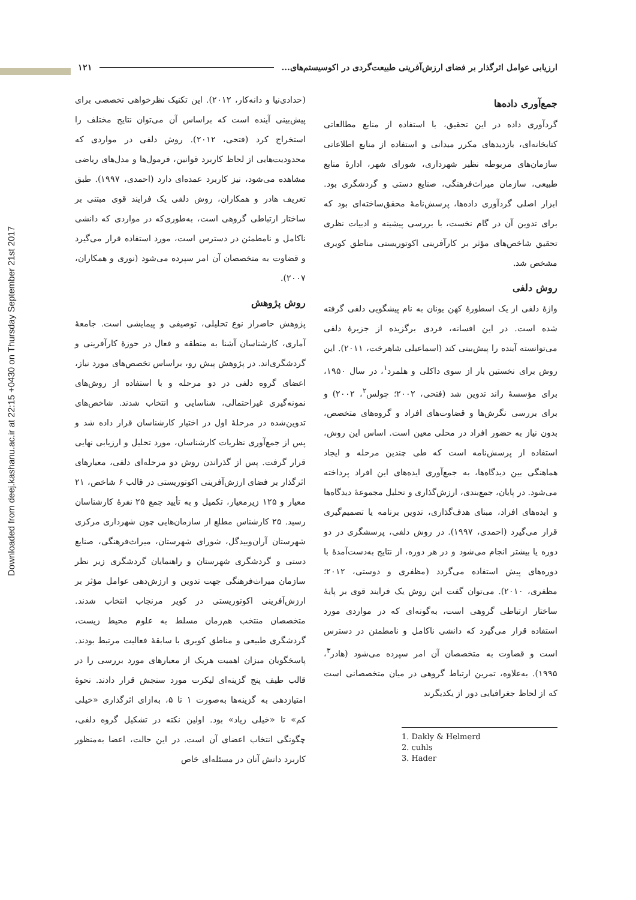Downloaded from deej.kashanu.ac.ir at 22:15 +0430 on Thursday September 21st 2017
ارزیابی عوامل اثرگذار بر فضای ارزش‌آفرینی طبیعت‌گردی در اکوسیستم‌های... ۱۲۱
جمع‌آوری داده‌ها
گردآوری داده در این تحقیق، با استفاده از منابع مطالعاتی کتابخانه‌ای، بازدیدهای مکرر میدانی و استفاده از منابع اطلاعاتی سازمان‌های مربوطه نظیر شهرداری، شورای شهر، ادارهٔ منابع طبیعی، سازمان میراث‌فرهنگی، صنایع دستی و گردشگری بود. ابزار اصلی گردآوری داده‌ها، پرسش‌نامهٔ محقق‌ساخته‌ای بود که برای تدوین آن در گام نخست، با بررسی پیشینه و ادبیات نظری تحقیق شاخص‌های مؤثر بر کارآفرینی اکوتوریستی مناطق کویری مشخص شد.
روش دلفی
واژهٔ دلفی از یک اسطورهٔ کهن یونان به نام پیشگویی دلفی گرفته شده است. در این افسانه، فردی برگزیده از جزیرهٔ دلفی می‌توانسته آینده را پیش‌بینی کند (اسماعیلی شاهرخت، ۲۰۱۱). این روش برای نخستین بار از سوی داکلی و هلمرد<sup>۱</sup>، در سال ۱۹۵۰، برای مؤسسهٔ راند تدوین شد (فتحی، ۲۰۰۲؛ چولس<sup>۲</sup>، ۲۰۰۲) و برای بررسی نگرش‌ها و قضاوت‌های افراد و گروه‌های متخصص، بدون نیاز به حضور افراد در محلی معین است. اساس این روش، استفاده از پرسش‌نامه است که طی چندین مرحله و ایجاد هماهنگی بین دیدگاه‌ها، به جمع‌آوری ایده‌های این افراد پرداخته می‌شود. در پایان، جمع‌بندی، ارزش‌گذاری و تحلیل مجموعهٔ دیدگاه‌ها و ایده‌های افراد، مبنای هدف‌گذاری، تدوین برنامه یا تصمیم‌گیری قرار می‌گیرد (احمدی، ۱۹۹۷). در روش دلفی، پرسشگری در دو دوره یا بیشتر انجام می‌شود و در هر دوره، از نتایج به‌دست‌آمدهٔ با دوره‌های پیش استفاده می‌گردد (مظفری و دوستی، ۲۰۱۲؛ مظفری، ۲۰۱۰). می‌توان گفت این روش یک فرایند قوی بر پایهٔ ساختار ارتباطی گروهی است، به‌گونه‌ای که در مواردی مورد استفاده قرار می‌گیرد که دانشی ناکامل و نامطمئن در دسترس است و قضاوت به متخصصان آن امر سپرده می‌شود (هادر<sup>۳</sup>، ۱۹۹۵). به‌علاوه، تمرین ارتباط گروهی در میان متخصصانی است که از لحاظ جغرافیایی دور از یکدیگرند
1. Dakly & Helmerd
2. cuhls
3. Hader
(حدادی‌نیا و دانه‌کار، ۲۰۱۲). این تکنیک نظرخواهی تخصصی برای پیش‌بینی آینده است که براساس آن می‌توان نتایج مختلف را استخراج کرد (فتحی، ۲۰۱۲). روش دلفی در مواردی که محدودیت‌هایی از لحاظ کاربرد قوانین، فرمول‌ها و مدل‌های ریاضی مشاهده می‌شود، نیز کاربرد عمده‌ای دارد (احمدی، ۱۹۹۷). طبق تعریف هادر و همکاران، روش دلفی یک فرایند قوی مبتنی بر ساختار ارتباطی گروهی است، به‌طوری‌که در مواردی که دانشی ناکامل و نامطمئن در دسترس است، مورد استفاده قرار می‌گیرد و قضاوت به متخصصان آن امر سپرده می‌شود (نوری و همکاران، ۲۰۰۷).
روش پژوهش
پژوهش حاضراز نوع تحلیلی، توصیفی و پیمایشی است. جامعهٔ آماری، کارشناسان آشنا به منطقه و فعال در حوزهٔ کارآفرینی و گردشگری‌اند. در پژوهش پیش رو، براساس تخصص‌های مورد نیاز، اعضای گروه دلفی در دو مرحله و با استفاده از روش‌های نمونه‌گیری غیراحتمالی، شناسایی و انتخاب شدند. شاخص‌های تدوین‌شده در مرحلهٔ اول در اختیار کارشناسان قرار داده شد و پس از جمع‌آوری نظریات کارشناسان، مورد تحلیل و ارزیابی نهایی قرار گرفت. پس از گذراندن روش دو مرحله‌ای دلفی، معیارهای اثرگذار بر فضای ارزش‌آفرینی اکوتوریستی در قالب ۶ شاخص، ۲۱ معیار و ۱۲۵ زیرمعیار، تکمیل و به تأیید جمع ۲۵ نفرهٔ کارشناسان رسید. ۲۵ کارشناس مطلع از سازمان‌هایی چون شهرداری مرکزی شهرستان آران‌وبیدگل، شورای شهرستان، میراث‌فرهنگی، صنایع دستی و گردشگری شهرستان و راهنمایان گردشگری زیر نظر سازمان میراث‌فرهنگی جهت تدوین و ارزش‌دهی عوامل مؤثر بر ارزش‌آفرینی اکوتوریستی در کویر مرنجاب انتخاب شدند. متخصصان منتخب هم‌زمان مسلط به علوم محیط زیست، گردشگری طبیعی و مناطق کویری با سابقهٔ فعالیت مرتبط بودند. پاسخگویان میزان اهمیت هریک از معیارهای مورد بررسی را در قالب طیف پنج گزینه‌ای لیکرت مورد سنجش قرار دادند. نحوهٔ امتیازدهی به گزینه‌ها به‌صورت ۱ تا ۵، به‌ازای اثرگذاری «خیلی کم» تا «خیلی زیاد» بود. اولین نکته در تشکیل گروه دلفی، چگونگی انتخاب اعضای آن است. در این حالت، اعضا به‌منظور کاربرد دانش آنان در مسئله‌ای خاص